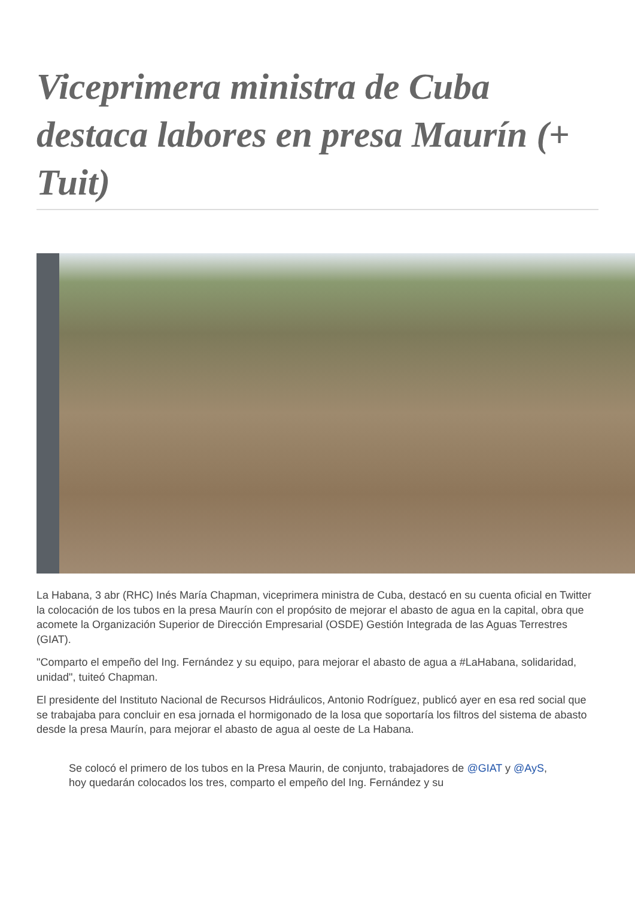Viceprimera ministra de Cuba destaca labores en presa Maurín (+ Tuit)
La Habana, 3 abr (RHC) Inés María Chapman, viceprimera ministra de Cuba, destacó en su cuenta oficial en Twitter la colocación de los tubos en la presa Maurín con el propósito de mejorar el abasto de agua en la capital, obra que acomete la Organización Superior de Dirección Empresarial (OSDE) Gestión Integrada de las Aguas Terrestres (GIAT).
"Comparto el empeño del Ing. Fernández y su equipo, para mejorar el abasto de agua a #LaHabana, solidaridad, unidad", tuiteó Chapman.
El presidente del Instituto Nacional de Recursos Hidráulicos, Antonio Rodríguez, publicó ayer en esa red social que se trabajaba para concluir en esa jornada el hormigonado de la losa que soportaría los filtros del sistema de abasto desde la presa Maurín, para mejorar el abasto de agua al oeste de La Habana.
Se colocó el primero de los tubos en la Presa Maurin, de conjunto, trabajadores de @GIAT y @AyS, hoy quedarán colocados los tres, comparto el empeño del Ing. Fernández y su